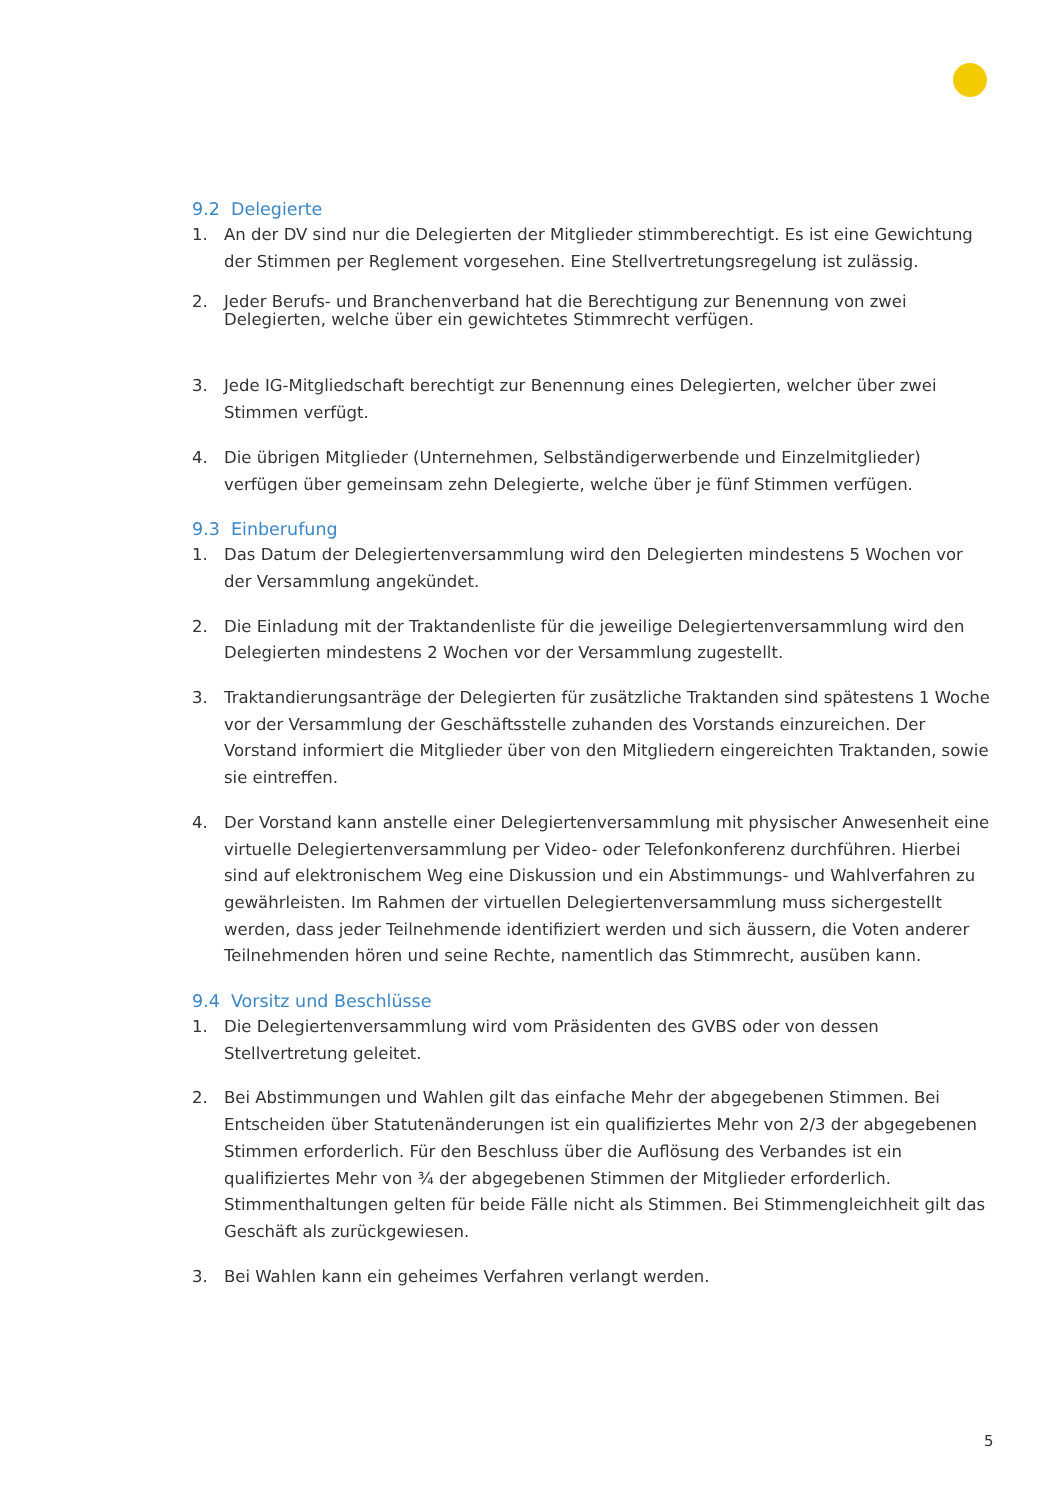9.2 Delegierte
1. An der DV sind nur die Delegierten der Mitglieder stimmberechtigt. Es ist eine Gewichtung der Stimmen per Reglement vorgesehen. Eine Stellvertretungsregelung ist zulässig.
2. Jeder Berufs- und Branchenverband hat die Berechtigung zur Benennung von zwei Delegierten, welche über ein gewichtetes Stimmrecht verfügen.
3. Jede IG-Mitgliedschaft berechtigt zur Benennung eines Delegierten, welcher über zwei Stimmen verfügt.
4. Die übrigen Mitglieder (Unternehmen, Selbständigerwerbende und Einzelmitglieder) verfügen über gemeinsam zehn Delegierte, welche über je fünf Stimmen verfügen.
9.3 Einberufung
1. Das Datum der Delegiertenversammlung wird den Delegierten mindestens 5 Wochen vor der Versammlung angekündet.
2. Die Einladung mit der Traktandenliste für die jeweilige Delegiertenversammlung wird den Delegierten mindestens 2 Wochen vor der Versammlung zugestellt.
3. Traktandierungsanträge der Delegierten für zusätzliche Traktanden sind spätestens 1 Woche vor der Versammlung der Geschäftsstelle zuhanden des Vorstands einzureichen. Der Vorstand informiert die Mitglieder über von den Mitgliedern eingereichten Traktanden, sowie sie eintreffen.
4. Der Vorstand kann anstelle einer Delegiertenversammlung mit physischer Anwesenheit eine virtuelle Delegiertenversammlung per Video- oder Telefonkonferenz durchführen. Hierbei sind auf elektronischem Weg eine Diskussion und ein Abstimmungs- und Wahlverfahren zu gewährleisten. Im Rahmen der virtuellen Delegiertenversammlung muss sichergestellt werden, dass jeder Teilnehmende identifiziert werden und sich äussern, die Voten anderer Teilnehmenden hören und seine Rechte, namentlich das Stimmrecht, ausüben kann.
9.4 Vorsitz und Beschlüsse
1. Die Delegiertenversammlung wird vom Präsidenten des GVBS oder von dessen Stellvertretung geleitet.
2. Bei Abstimmungen und Wahlen gilt das einfache Mehr der abgegebenen Stimmen. Bei Entscheiden über Statutenänderungen ist ein qualifiziertes Mehr von 2/3 der abgegebenen Stimmen erforderlich. Für den Beschluss über die Auflösung des Verbandes ist ein qualifiziertes Mehr von ¾ der abgegebenen Stimmen der Mitglieder erforderlich. Stimmenthaltungen gelten für beide Fälle nicht als Stimmen. Bei Stimmengleichheit gilt das Geschäft als zurückgewiesen.
3. Bei Wahlen kann ein geheimes Verfahren verlangt werden.
5